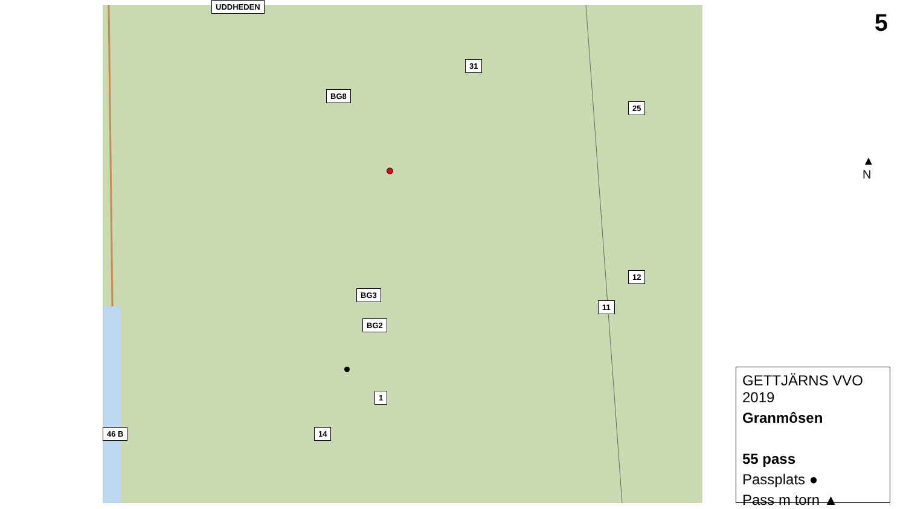5 UDDHEDEN
31
25
12
11
BG2
BG3
BG8
1
14 46 B
▲
N
GETTJÄRNS VVO 2019
Granmôsen
55 pass
Passplats ●
Pass m torn ▲